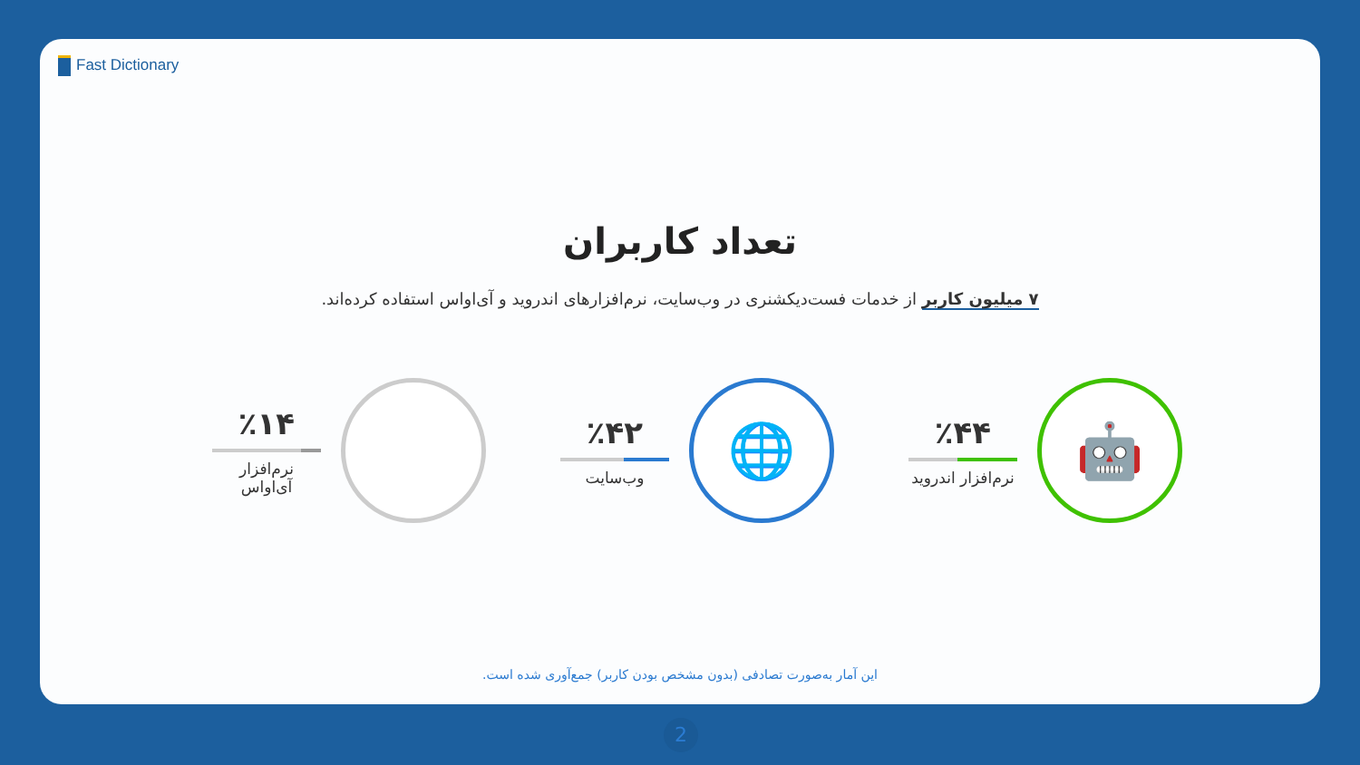Fast Dictionary
تعداد کاربران
۷ میلیون کاربر از خدمات فست‌دیکشنری در وب‌سایت، نرم‌افزارهای اندروید و آی‌اواس استفاده کرده‌اند.
🤖
٪۴۴
نرم‌افزار اندروید
🌐
٪۴۲
وب‌سایت
٪۱۴
نرم‌افزار آی‌اواس
این آمار به‌صورت تصادفی (بدون مشخص بودن کاربر) جمع‌آوری شده است.
2